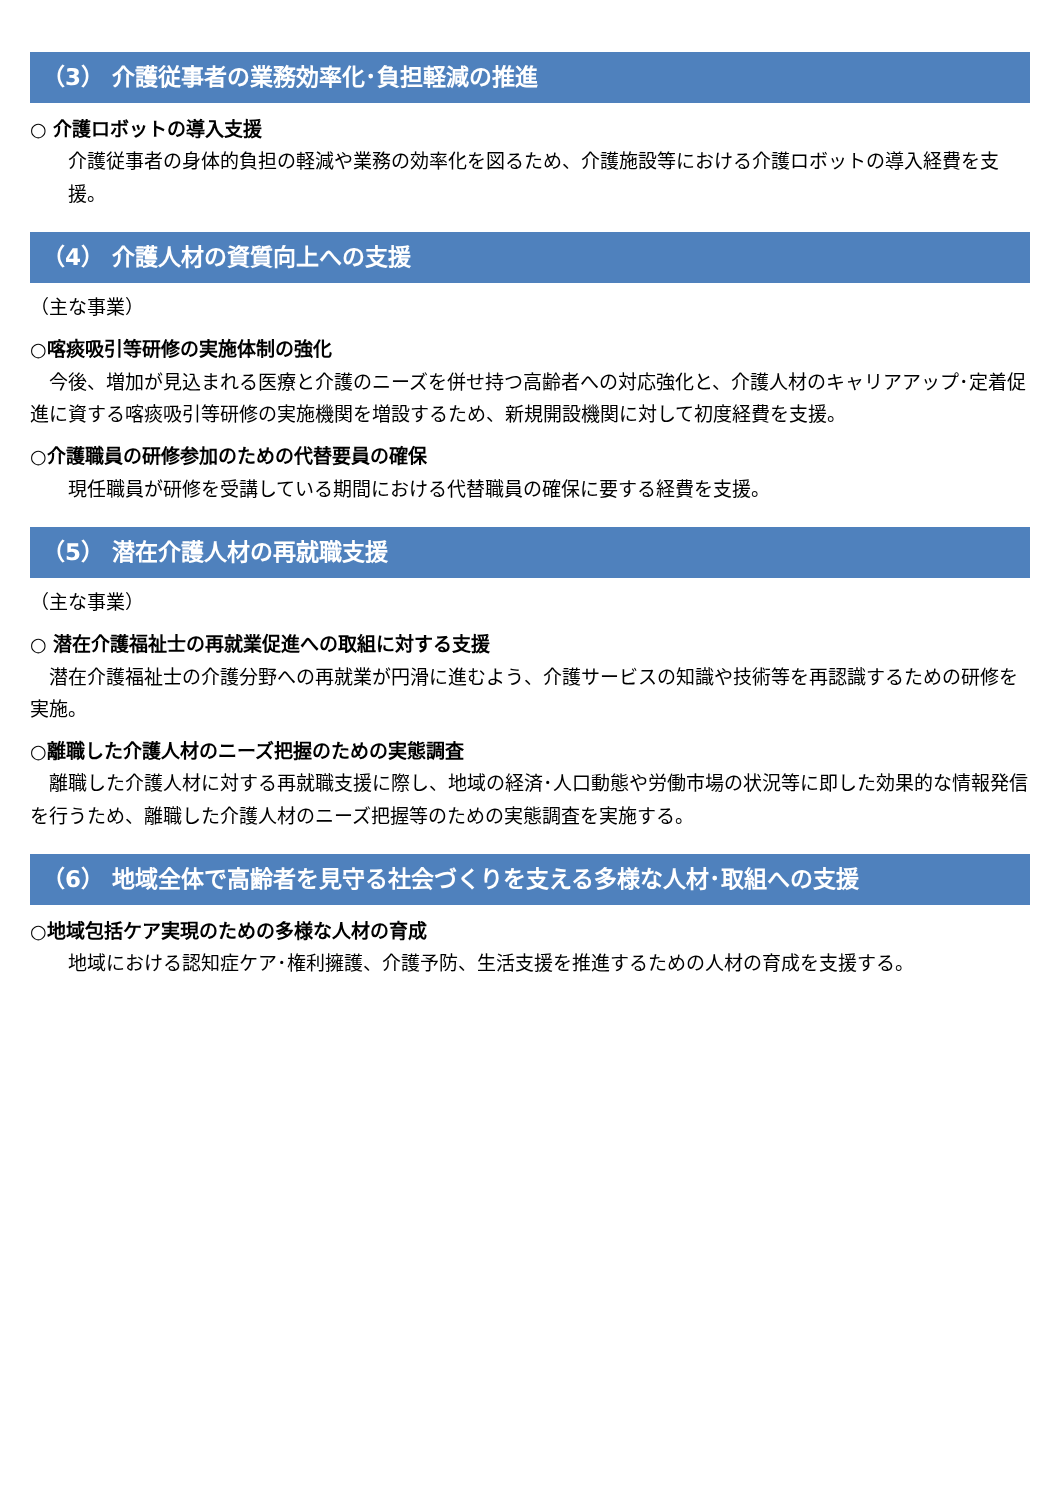（3） 介護従事者の業務効率化･負担軽減の推進
○ 介護ロボットの導入支援
介護従事者の身体的負担の軽減や業務の効率化を図るため、介護施設等における介護ロボットの導入経費を支援。
（4） 介護人材の資質向上への支援
（主な事業）
○喀痰吸引等研修の実施体制の強化
今後、増加が見込まれる医療と介護のニーズを併せ持つ高齢者への対応強化と、介護人材のキャリアアップ･定着促進に資する喀痰吸引等研修の実施機関を増設するため、新規開設機関に対して初度経費を支援。
○介護職員の研修参加のための代替要員の確保
現任職員が研修を受講している期間における代替職員の確保に要する経費を支援。
（5） 潜在介護人材の再就職支援
（主な事業）
○ 潜在介護福祉士の再就業促進への取組に対する支援
潜在介護福祉士の介護分野への再就業が円滑に進むよう、介護サービスの知識や技術等を再認識するための研修を実施。
○離職した介護人材のニーズ把握のための実態調査
離職した介護人材に対する再就職支援に際し、地域の経済･人口動態や労働市場の状況等に即した効果的な情報発信を行うため、離職した介護人材のニーズ把握等のための実態調査を実施する。
（6） 地域全体で高齢者を見守る社会づくりを支える多様な人材･取組への支援
○地域包括ケア実現のための多様な人材の育成
地域における認知症ケア･権利擁護、介護予防、生活支援を推進するための人材の育成を支援する。